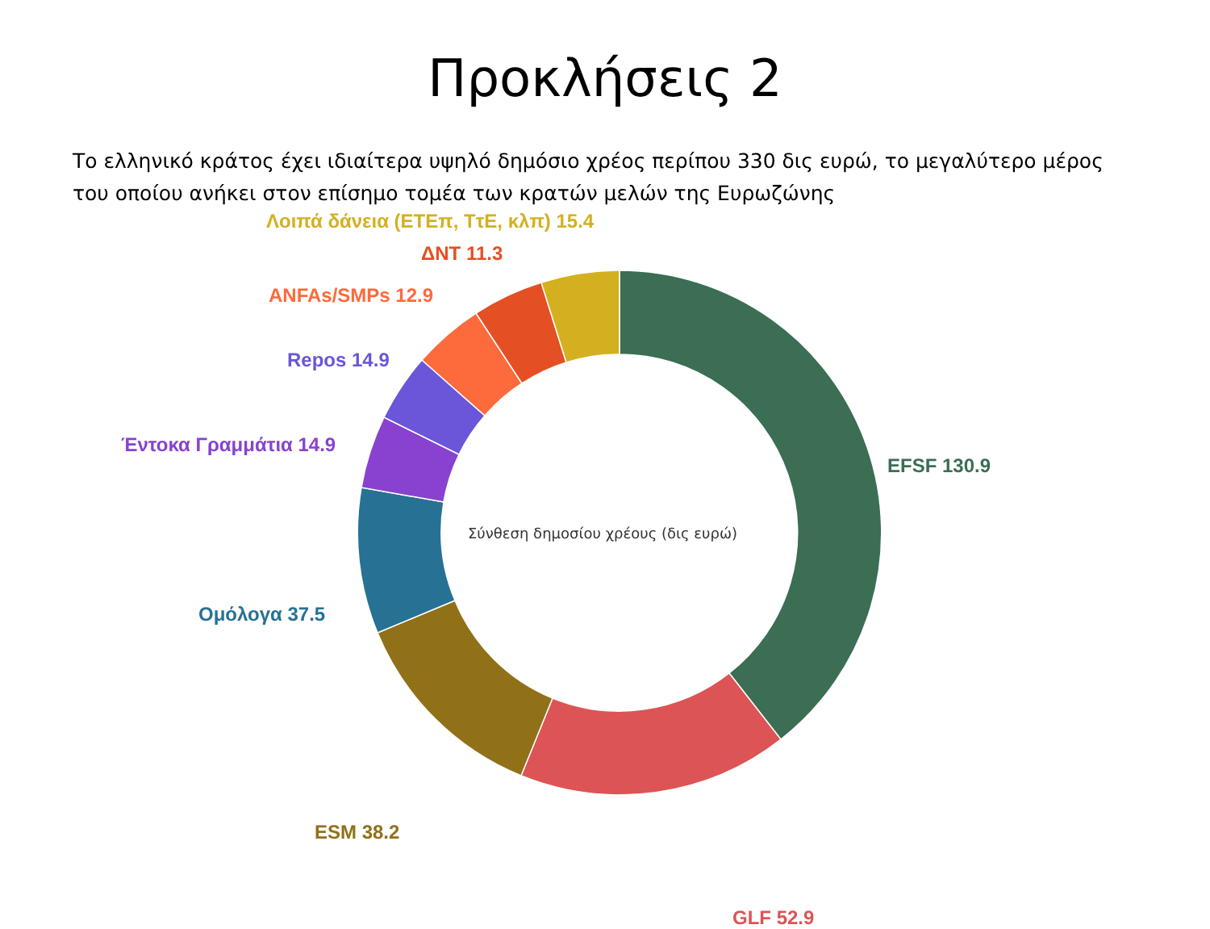Προκλήσεις 2
Το ελληνικό κράτος έχει ιδιαίτερα υψηλό δημόσιο χρέος περίπου 330 δις ευρώ, το μεγαλύτερο μέρος του οποίου ανήκει στον επίσημο τομέα των κρατών μελών της Ευρωζώνης
Σύνθεση δημοσίου χρέους (δις ευρώ)
Λοιπά δάνεια (ΕΤΕπ, ΤτΕ, κλπ) 15.4
ΔΝΤ 11.3
ANFAs/SMPs 12.9
Repos 14.9
Έντοκα Γραμμάτια 14.9
EFSF 130.9
Ομόλογα 37.5
ESM 38.2
GLF 52.9